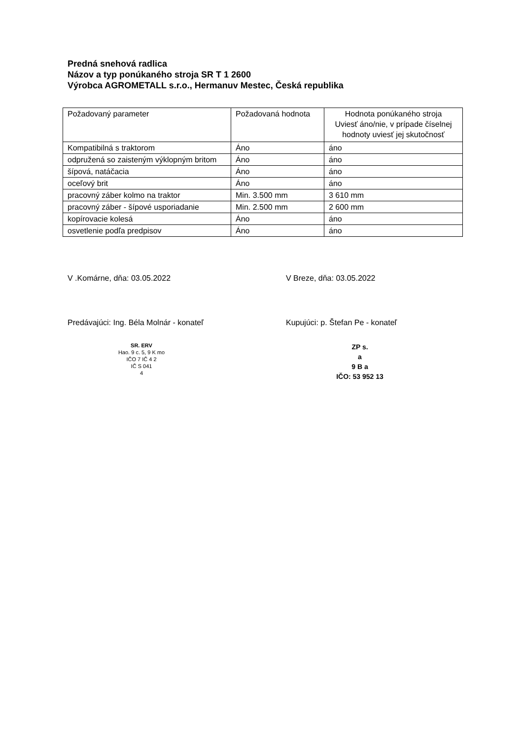Predná snehová radlica
Názov a typ ponúkaného stroja SR T 1 2600
Výrobca AGROMETALL s.r.o., Hermanuv Mestec, Česká republika
| Požadovaný parameter | Požadovaná hodnota | Hodnota ponúkaného stroja Uviesť áno/nie, v prípade číselnej hodnoty uviesť jej skutočnosť |
| Kompatibilná s traktorom | Áno | áno |
| odpružená so zaisteným výklopným britom | Áno | áno |
| šípová, natáčacia | Áno | áno |
| oceľový brit | Áno | áno |
| pracovný záber kolmo na traktor | Min. 3.500 mm | 3 610 mm |
| pracovný záber - šípové usporiadanie | Min. 2.500 mm | 2 600 mm |
| kopírovacie kolesá | Áno | áno |
| osvetlenie podľa predpisov | Áno | áno |
V .Komárne, dňa: 03.05.2022
Predávajúci: Ing. Béla Molnár - konateľ
SR. ERV
Hao. 9 c. 5, 9 K mo
IČO 7 IČ 4 2
IČ S 041
4
V Breze, dňa: 03.05.2022
Kupujúci: p. Štefan Pe - konateľ
ZP s.
a
9 B a
IČO: 53 952 13